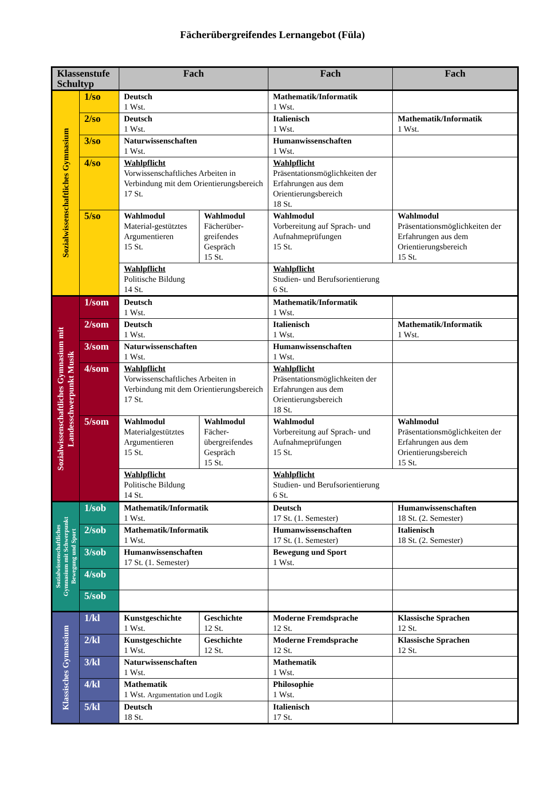Fächerübergreifendes Lernangebot (Füla)
| Klassenstufe Schultyp | | Fach | | Fach | Fach |
| --- | --- | --- | --- | --- | --- |
| Sozialwissenschaftliches Gymnasium | 1/so | Deutsch 1 Wst. | | Mathematik/Informatik 1 Wst. | |
| | 2/so | Deutsch 1 Wst. | | Italienisch 1 Wst. | Mathematik/Informatik 1 Wst. |
| | 3/so | Naturwissenschaften 1 Wst. | | Humanwissenschaften 1 Wst. | |
| | 4/so | Wahlpflicht Vorwissenschaftliches Arbeiten in Verbindung mit dem Orientierungsbereich 17 St. | | Wahlpflicht Präsentationsmöglichkeiten der Erfahrungen aus dem Orientierungsbereich 18 St. | |
| | 5/so | Wahlmodul Material-gestütztes Argumentieren 15 St. | Wahlmodul Fächerüber-greifendes Gespräch 15 St. | Wahlmodul Vorbereitung auf Sprach- und Aufnahmeprüfungen 15 St. | Wahlmodul Präsentationsmöglichkeiten der Erfahrungen aus dem Orientierungsbereich 15 St. |
| | | Wahlpflicht Politische Bildung 14 St. | | Wahlpflicht Studien- und Berufsorientierung 6 St. | |
| Sozialwissenschaftliches Gymnasium mit Landesschwerpunkt Musik | 1/som | Deutsch 1 Wst. | | Mathematik/Informatik 1 Wst. | |
| | 2/som | Deutsch 1 Wst. | | Italienisch 1 Wst. | Mathematik/Informatik 1 Wst. |
| | 3/som | Naturwissenschaften 1 Wst. | | Humanwissenschaften 1 Wst. | |
| | 4/som | Wahlpflicht Vorwissenschaftliches Arbeiten in Verbindung mit dem Orientierungsbereich 17 St. | | Wahlpflicht Präsentationsmöglichkeiten der Erfahrungen aus dem Orientierungsbereich 18 St. | |
| | 5/som | Wahlmodul Materialgestütztes Argumentieren 15 St. | Wahlmodul Fächer-übergreifendes Gespräch 15 St. | Wahlmodul Vorbereitung auf Sprach- und Aufnahmeprüfungen 15 St. | Wahlmodul Präsentationsmöglichkeiten der Erfahrungen aus dem Orientierungsbereich 15 St. |
| | | Wahlpflicht Politische Bildung 14 St. | | Wahlpflicht Studien- und Berufsorientierung 6 St. | |
| Sozialwissenschaftliches Gymnasium mit Schwerpunkt Bewegung und Sport | 1/sob | Mathematik/Informatik 1 Wst. | | Deutsch 17 St. (1. Semester) | Humanwissenschaften 18 St. (2. Semester) |
| | 2/sob | Mathematik/Informatik 1 Wst. | | Humanwissenschaften 17 St. (1. Semester) | Italienisch 18 St. (2. Semester) |
| | 3/sob | Humanwissenschaften 17 St. (1. Semester) | | Bewegung und Sport 1 Wst. | |
| | 4/sob | | | | |
| | 5/sob | | | | |
| Klassisches Gymnasium | 1/kl | Kunstgeschichte 1 Wst. | Geschichte 12 St. | Moderne Fremdsprache 12 St. | Klassische Sprachen 12 St. |
| | 2/kl | Kunstgeschichte 1 Wst. | Geschichte 12 St. | Moderne Fremdsprache 12 St. | Klassische Sprachen 12 St. |
| | 3/kl | Naturwissenschaften 1 Wst. | | Mathematik 1 Wst. | |
| | 4/kl | Mathematik 1 Wst. Argumentation und Logik | | Philosophie 1 Wst. | |
| | 5/kl | Deutsch 18 St. | | Italienisch 17 St. | |